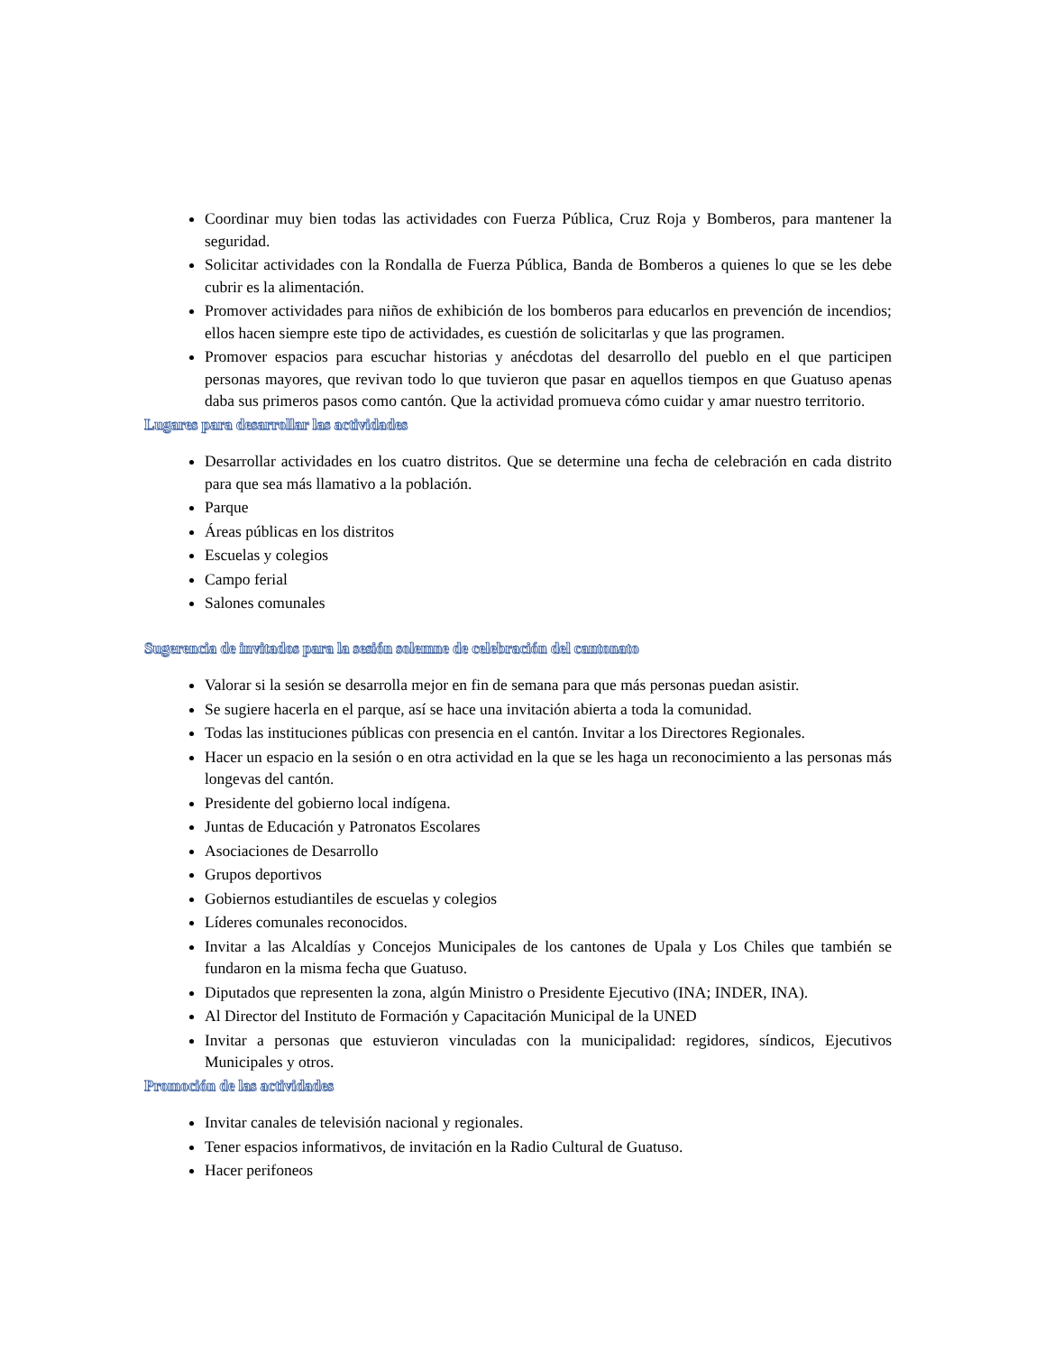Coordinar muy bien todas las actividades con Fuerza Pública, Cruz Roja y Bomberos, para mantener la seguridad.
Solicitar actividades con la Rondalla de Fuerza Pública, Banda de Bomberos a quienes lo que se les debe cubrir es la alimentación.
Promover actividades para niños de exhibición de los bomberos para educarlos en prevención de incendios; ellos hacen siempre este tipo de actividades, es cuestión de solicitarlas y que las programen.
Promover espacios para escuchar historias y anécdotas del desarrollo del pueblo en el que participen personas mayores, que revivan todo lo que tuvieron que pasar en aquellos tiempos en que Guatuso apenas daba sus primeros pasos como cantón. Que la actividad promueva cómo cuidar y amar nuestro territorio.
Lugares para desarrollar las actividades
Desarrollar actividades en los cuatro distritos. Que se determine una fecha de celebración en cada distrito para que sea más llamativo a la población.
Parque
Áreas públicas en los distritos
Escuelas y colegios
Campo ferial
Salones comunales
Sugerencia de invitados para la sesión solemne de celebración del cantonato
Valorar si la sesión se desarrolla mejor en fin de semana para que más personas puedan asistir.
Se sugiere hacerla en el parque, así se hace una invitación abierta a toda la comunidad.
Todas las instituciones públicas con presencia en el cantón. Invitar a los Directores Regionales.
Hacer un espacio en la sesión o en otra actividad en la que se les haga un reconocimiento a las personas más longevas del cantón.
Presidente del gobierno local indígena.
Juntas de Educación y Patronatos Escolares
Asociaciones de Desarrollo
Grupos deportivos
Gobiernos estudiantiles de escuelas y colegios
Líderes comunales reconocidos.
Invitar a las Alcaldías y Concejos Municipales de los cantones de Upala y Los Chiles que también se fundaron en la misma fecha que Guatuso.
Diputados que representen la zona, algún Ministro o Presidente Ejecutivo (INA; INDER, INA).
Al Director del Instituto de Formación y Capacitación Municipal de la UNED
Invitar a personas que estuvieron vinculadas con la municipalidad: regidores, síndicos, Ejecutivos Municipales y otros.
Promoción de las actividades
Invitar canales de televisión nacional y regionales.
Tener espacios informativos, de invitación en la Radio Cultural de Guatuso.
Hacer perifoneos